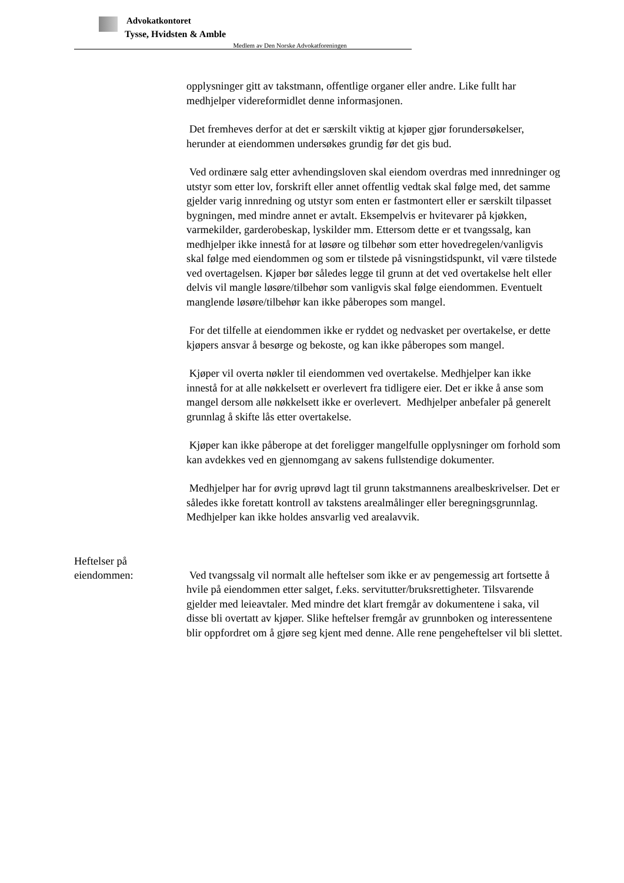Advokatkontoret
Tysse, Hvidsten & Amble
Medlem av Den Norske Advokatforeningen
opplysninger gitt av takstmann, offentlige organer eller andre. Like fullt har medhjelper videreformidlet denne informasjonen.
Det fremheves derfor at det er særskilt viktig at kjøper gjør forundersøkelser, herunder at eiendommen undersøkes grundig før det gis bud.
Ved ordinære salg etter avhendingsloven skal eiendom overdras med innredninger og utstyr som etter lov, forskrift eller annet offentlig vedtak skal følge med, det samme gjelder varig innredning og utstyr som enten er fastmontert eller er særskilt tilpasset bygningen, med mindre annet er avtalt. Eksempelvis er hvitevarer på kjøkken, varmekilder, garderobeskap, lyskilder mm. Ettersom dette er et tvangssalg, kan medhjelper ikke innestå for at løsøre og tilbehør som etter hovedregelen/vanligvis skal følge med eiendommen og som er tilstede på visningstidspunkt, vil være tilstede ved overtagelsen. Kjøper bør således legge til grunn at det ved overtakelse helt eller delvis vil mangle løsøre/tilbehør som vanligvis skal følge eiendommen. Eventuelt manglende løsøre/tilbehør kan ikke påberopes som mangel.
For det tilfelle at eiendommen ikke er ryddet og nedvasket per overtakelse, er dette kjøpers ansvar å besørge og bekoste, og kan ikke påberopes som mangel.
Kjøper vil overta nøkler til eiendommen ved overtakelse. Medhjelper kan ikke innestå for at alle nøkkelsett er overlevert fra tidligere eier. Det er ikke å anse som mangel dersom alle nøkkelsett ikke er overlevert. Medhjelper anbefaler på generelt grunnlag å skifte lås etter overtakelse.
Kjøper kan ikke påberope at det foreligger mangelfulle opplysninger om forhold som kan avdekkes ved en gjennomgang av sakens fullstendige dokumenter.
Medhjelper har for øvrig uprøvd lagt til grunn takstmannens arealbeskrivelser. Det er således ikke foretatt kontroll av takstens arealmålinger eller beregningsgrunnlag. Medhjelper kan ikke holdes ansvarlig ved arealavvik.
Heftelser på
eiendommen:
Ved tvangssalg vil normalt alle heftelser som ikke er av pengemessig art fortsette å hvile på eiendommen etter salget, f.eks. servitutter/bruksrettigheter. Tilsvarende gjelder med leieavtaler. Med mindre det klart fremgår av dokumentene i saka, vil disse bli overtatt av kjøper. Slike heftelser fremgår av grunnboken og interessentene blir oppfordret om å gjøre seg kjent med denne. Alle rene pengeheftelser vil bli slettet.